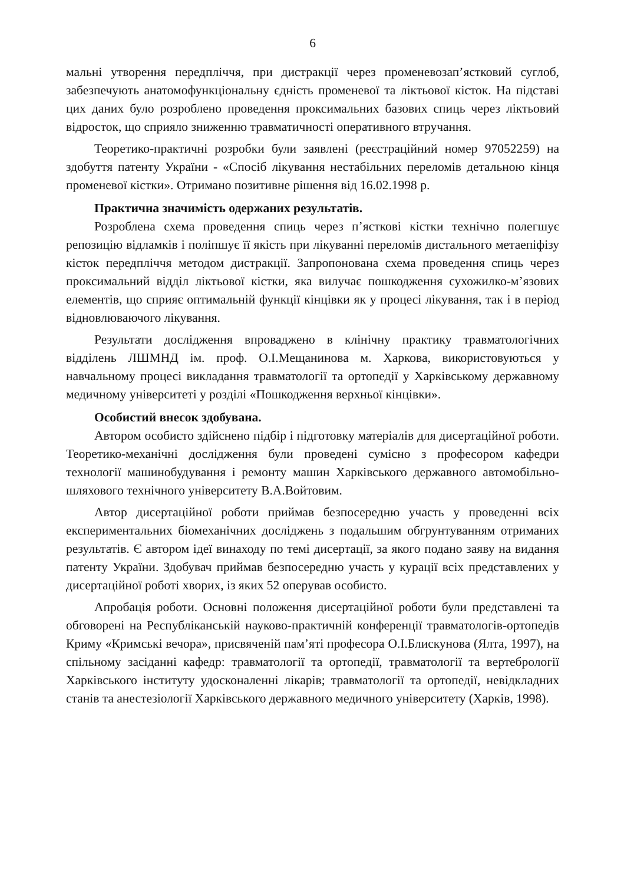6
мальні утворення передпліччя, при дистракції через променевозап’ястковий суглоб, забезпечують анатомофункціональну єдність променевої та ліктьової кісток. На підставі цих даних було розроблено проведення проксимальних базових спиць через ліктьовий відросток, що сприяло зниженню травматичності оперативного втручання.
Теоретико-практичні розробки були заявлені (реєстраційний номер 97052259) на здобуття патенту України - «Спосіб лікування нестабільних переломів детальною кінця променевої кістки». Отримано позитивне рішення від 16.02.1998 р.
Практична значимість одержаних результатів.
Розроблена схема проведення спиць через п’ясткові кістки технічно полегшує репозицію відламків і поліпшує її якість при лікуванні переломів дистального метаепіфізу кісток передпліччя методом дистракції. Запропонована схема проведення спиць через проксимальний відділ ліктьової кістки, яка вилучає пошкодження сухожилко-м’язових елементів, що сприяє оптимальній функції кінцівки як у процесі лікування, так і в період відновлюваючого лікування.
Результати дослідження впроваджено в клінічну практику травматологічних відділень ЛШМНД ім. проф. О.І.Мещанинова м. Харкова, використовуються у навчальному процесі викладання травматології та ортопедії у Харківському державному медичному університеті у розділі «Пошкодження верхньої кінцівки».
Особистий внесок здобувана.
Автором особисто здійснено підбір і підготовку матеріалів для дисертаційної роботи. Теоретико-механічні дослідження були проведені сумісно з професором кафедри технології машинобудування і ремонту машин Харківського державного автомобільно-шляхового технічного університету В.А.Войтовим.
Автор дисертаційної роботи приймав безпосередню участь у проведенні всіх експериментальних біомеханічних досліджень з подальшим обгрунтуванням отриманих результатів. Є автором ідеї винаходу по темі дисертації, за якого подано заяву на видання патенту України. Здобувач приймав безпосередню участь у курації всіх представлених у дисертаційної роботі хворих, із яких 52 оперував особисто.
Апробація роботи. Основні положення дисертаційної роботи були представлені та обговорені на Республіканській науково-практичній конференції травматологів-ортопедів Криму «Кримські вечора», присвяченій пам’яті професора О.І.Блискунова (Ялта, 1997), на спільному засіданні кафедр: травматології та ортопедії, травматології та вертебрології Харківського інституту удосконаленні лікарів; травматології та ортопедії, невідкладних станів та анестезіології Харківського державного медичного університету (Харків, 1998).